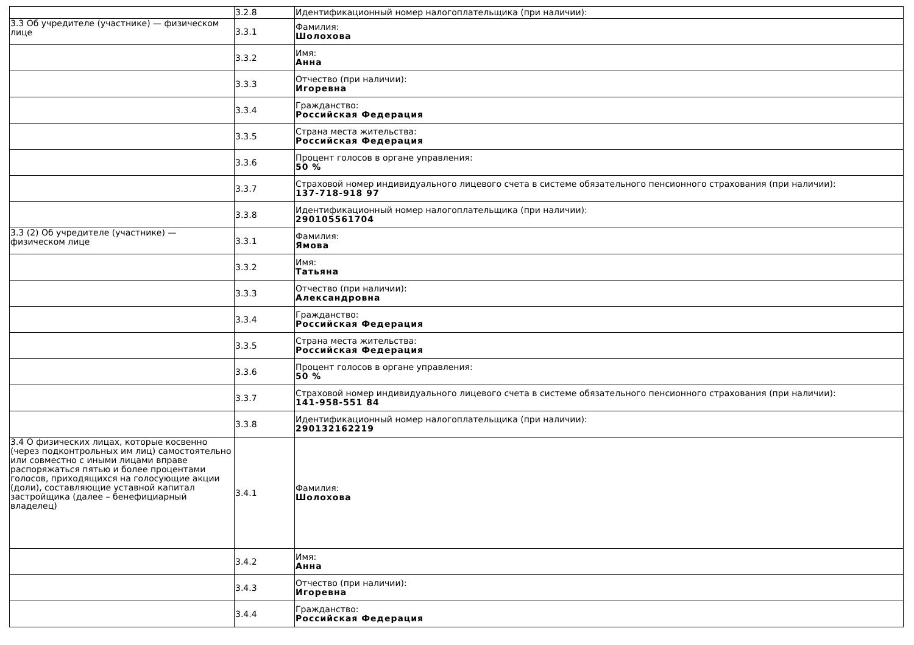| | 3.2.8 | Идентификационный номер налогоплательщика (при наличии): |
| 3.3 Об учредителе (участнике) — физическом лице | 3.3.1 | Фамилия: Шолохова |
| | 3.3.2 | Имя: Анна |
| | 3.3.3 | Отчество (при наличии): Игоревна |
| | 3.3.4 | Гражданство: Российская Федерация |
| | 3.3.5 | Страна места жительства: Российская Федерация |
| | 3.3.6 | Процент голосов в органе управления: 50 % |
| | 3.3.7 | Страховой номер индивидуального лицевого счета в системе обязательного пенсионного страхования (при наличии): 137-718-918 97 |
| | 3.3.8 | Идентификационный номер налогоплательщика (при наличии): 290105561704 |
| 3.3 (2) Об учредителе (участнике) — физическом лице | 3.3.1 | Фамилия: Ямова |
| | 3.3.2 | Имя: Татьяна |
| | 3.3.3 | Отчество (при наличии): Александровна |
| | 3.3.4 | Гражданство: Российская Федерация |
| | 3.3.5 | Страна места жительства: Российская Федерация |
| | 3.3.6 | Процент голосов в органе управления: 50 % |
| | 3.3.7 | Страховой номер индивидуального лицевого счета в системе обязательного пенсионного страхования (при наличии): 141-958-551 84 |
| | 3.3.8 | Идентификационный номер налогоплательщика (при наличии): 290132162219 |
| 3.4 О физических лицах, которые косвенно (через подконтрольных им лиц) самостоятельно или совместно с иными лицами вправе распоряжаться пятью и более процентами голосов, приходящихся на голосующие акции (доли), составляющие уставной капитал застройщика (далее – бенефициарный владелец) | 3.4.1 | Фамилия: Шолохова |
| | 3.4.2 | Имя: Анна |
| | 3.4.3 | Отчество (при наличии): Игоревна |
| | 3.4.4 | Гражданство: Российская Федерация |